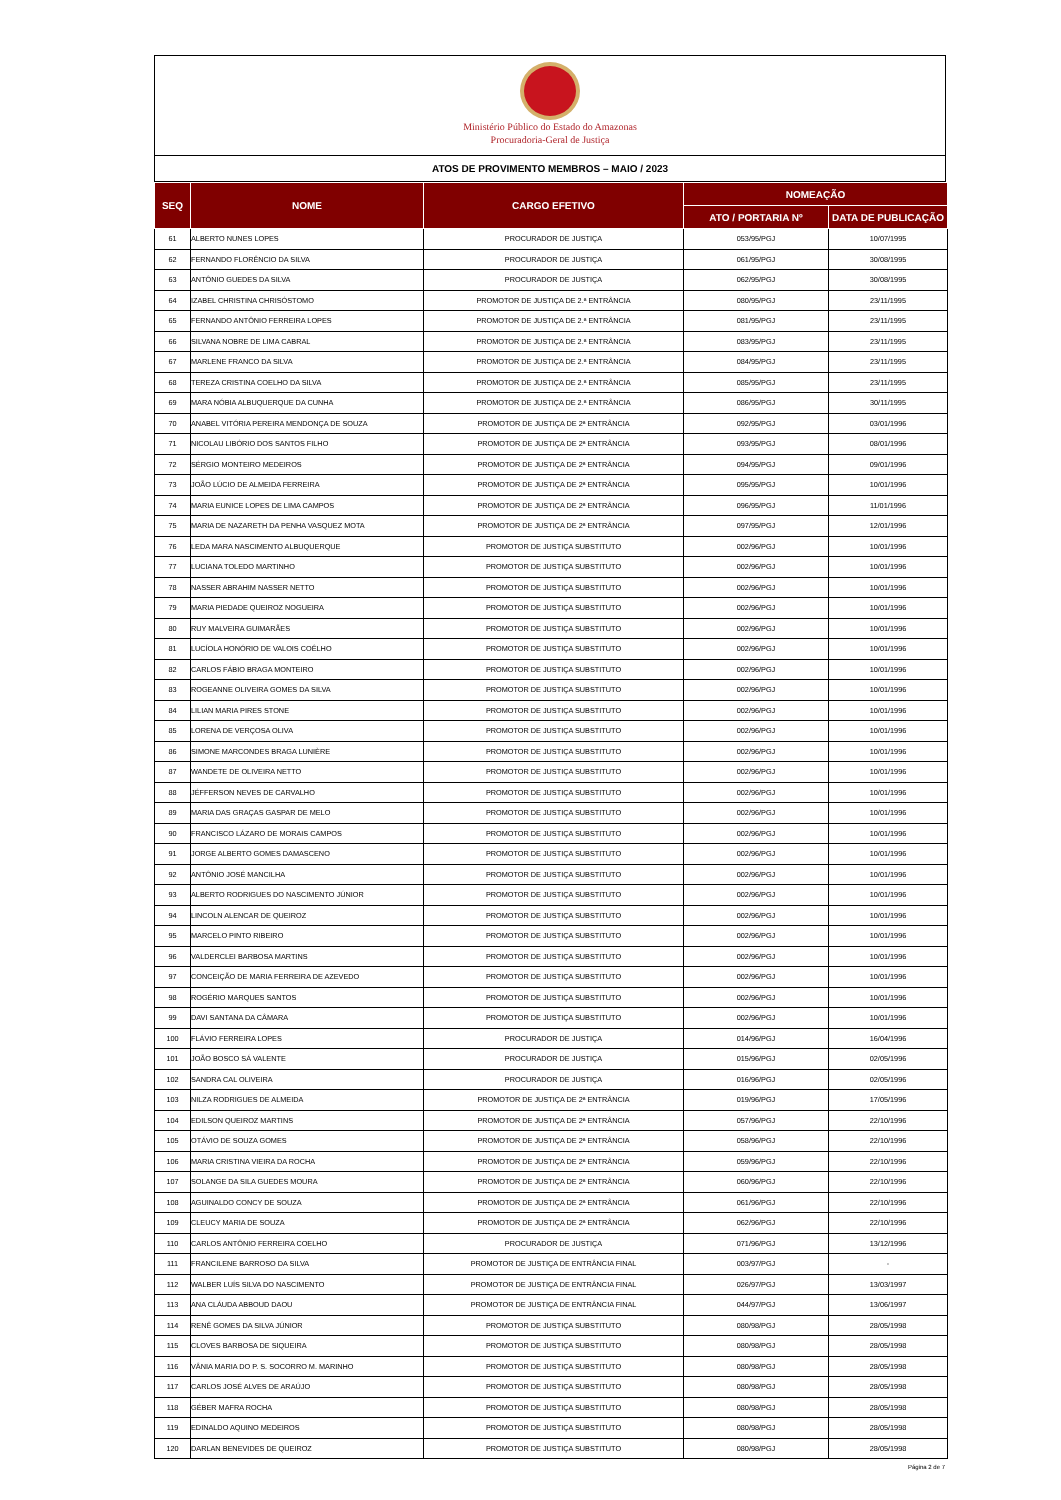Ministério Público do Estado do Amazonas
Procuradoria-Geral de Justiça
ATOS DE PROVIMENTO MEMBROS – MAIO / 2023
| SEQ | NOME | CARGO EFETIVO | NOMEAÇÃO | |
| --- | --- | --- | --- | --- |
| | | | ATO / PORTARIA Nº | DATA DE PUBLICAÇÃO |
| 61 | ALBERTO NUNES LOPES | PROCURADOR DE JUSTIÇA | 053/95/PGJ | 10/07/1995 |
| 62 | FERNANDO FLORÊNCIO DA SILVA | PROCURADOR DE JUSTIÇA | 061/95/PGJ | 30/08/1995 |
| 63 | ANTÔNIO GUEDES DA SILVA | PROCURADOR DE JUSTIÇA | 062/95/PGJ | 30/08/1995 |
| 64 | IZABEL CHRISTINA CHRISÓSTOMO | PROMOTOR DE JUSTIÇA DE 2.ª ENTRÂNCIA | 080/95/PGJ | 23/11/1995 |
| 65 | FERNANDO ANTÔNIO FERREIRA LOPES | PROMOTOR DE JUSTIÇA DE 2.ª ENTRÂNCIA | 081/95/PGJ | 23/11/1995 |
| 66 | SILVANA NOBRE DE LIMA CABRAL | PROMOTOR DE JUSTIÇA DE 2.ª ENTRÂNCIA | 083/95/PGJ | 23/11/1995 |
| 67 | MARLENE FRANCO DA SILVA | PROMOTOR DE JUSTIÇA DE 2.ª ENTRÂNCIA | 084/95/PGJ | 23/11/1995 |
| 68 | TEREZA CRISTINA COELHO DA SILVA | PROMOTOR DE JUSTIÇA DE 2.ª ENTRÂNCIA | 085/95/PGJ | 23/11/1995 |
| 69 | MARA NÓBIA ALBUQUERQUE DA CUNHA | PROMOTOR DE JUSTIÇA DE 2.ª ENTRÂNCIA | 086/95/PGJ | 30/11/1995 |
| 70 | ANABEL VITÓRIA PEREIRA MENDONÇA DE SOUZA | PROMOTOR DE JUSTIÇA DE 2ª ENTRÂNCIA | 092/95/PGJ | 03/01/1996 |
| 71 | NICOLAU LIBÓRIO DOS SANTOS FILHO | PROMOTOR DE JUSTIÇA DE 2ª ENTRÂNCIA | 093/95/PGJ | 08/01/1996 |
| 72 | SÉRGIO MONTEIRO MEDEIROS | PROMOTOR DE JUSTIÇA DE 2ª ENTRÂNCIA | 094/95/PGJ | 09/01/1996 |
| 73 | JOÃO LÚCIO DE ALMEIDA FERREIRA | PROMOTOR DE JUSTIÇA DE 2ª ENTRÂNCIA | 095/95/PGJ | 10/01/1996 |
| 74 | MARIA EUNICE LOPES DE LIMA CAMPOS | PROMOTOR DE JUSTIÇA DE 2ª ENTRÂNCIA | 096/95/PGJ | 11/01/1996 |
| 75 | MARIA DE NAZARETH DA PENHA VASQUEZ MOTA | PROMOTOR DE JUSTIÇA DE 2ª ENTRÂNCIA | 097/95/PGJ | 12/01/1996 |
| 76 | LEDA MARA NASCIMENTO ALBUQUERQUE | PROMOTOR DE JUSTIÇA SUBSTITUTO | 002/96/PGJ | 10/01/1996 |
| 77 | LUCIANA TOLEDO MARTINHO | PROMOTOR DE JUSTIÇA SUBSTITUTO | 002/96/PGJ | 10/01/1996 |
| 78 | NASSER ABRAHIM NASSER NETTO | PROMOTOR DE JUSTIÇA SUBSTITUTO | 002/96/PGJ | 10/01/1996 |
| 79 | MARIA PIEDADE QUEIROZ NOGUEIRA | PROMOTOR DE JUSTIÇA SUBSTITUTO | 002/96/PGJ | 10/01/1996 |
| 80 | RUY MALVEIRA GUIMARÃES | PROMOTOR DE JUSTIÇA SUBSTITUTO | 002/96/PGJ | 10/01/1996 |
| 81 | LUCÍOLA HONÓRIO DE VALOIS COÊLHO | PROMOTOR DE JUSTIÇA SUBSTITUTO | 002/96/PGJ | 10/01/1996 |
| 82 | CARLOS FÁBIO BRAGA MONTEIRO | PROMOTOR DE JUSTIÇA SUBSTITUTO | 002/96/PGJ | 10/01/1996 |
| 83 | ROGEANNE OLIVEIRA GOMES DA SILVA | PROMOTOR DE JUSTIÇA SUBSTITUTO | 002/96/PGJ | 10/01/1996 |
| 84 | LILIAN MARIA PIRES STONE | PROMOTOR DE JUSTIÇA SUBSTITUTO | 002/96/PGJ | 10/01/1996 |
| 85 | LORENA DE VERÇOSA OLIVA | PROMOTOR DE JUSTIÇA SUBSTITUTO | 002/96/PGJ | 10/01/1996 |
| 86 | SIMONE MARCONDES BRAGA LUNIÈRE | PROMOTOR DE JUSTIÇA SUBSTITUTO | 002/96/PGJ | 10/01/1996 |
| 87 | WANDETE DE OLIVEIRA NETTO | PROMOTOR DE JUSTIÇA SUBSTITUTO | 002/96/PGJ | 10/01/1996 |
| 88 | JÉFFERSON NEVES DE CARVALHO | PROMOTOR DE JUSTIÇA SUBSTITUTO | 002/96/PGJ | 10/01/1996 |
| 89 | MARIA DAS GRAÇAS GASPAR DE MELO | PROMOTOR DE JUSTIÇA SUBSTITUTO | 002/96/PGJ | 10/01/1996 |
| 90 | FRANCISCO LÁZARO DE MORAIS CAMPOS | PROMOTOR DE JUSTIÇA SUBSTITUTO | 002/96/PGJ | 10/01/1996 |
| 91 | JORGE ALBERTO GOMES DAMASCENO | PROMOTOR DE JUSTIÇA SUBSTITUTO | 002/96/PGJ | 10/01/1996 |
| 92 | ANTÔNIO JOSÉ MANCILHA | PROMOTOR DE JUSTIÇA SUBSTITUTO | 002/96/PGJ | 10/01/1996 |
| 93 | ALBERTO RODRIGUES DO NASCIMENTO JÚNIOR | PROMOTOR DE JUSTIÇA SUBSTITUTO | 002/96/PGJ | 10/01/1996 |
| 94 | LINCOLN ALENCAR DE QUEIROZ | PROMOTOR DE JUSTIÇA SUBSTITUTO | 002/96/PGJ | 10/01/1996 |
| 95 | MARCELO PINTO RIBEIRO | PROMOTOR DE JUSTIÇA SUBSTITUTO | 002/96/PGJ | 10/01/1996 |
| 96 | VALDERCLEI BARBOSA MARTINS | PROMOTOR DE JUSTIÇA SUBSTITUTO | 002/96/PGJ | 10/01/1996 |
| 97 | CONCEIÇÃO DE MARIA FERREIRA DE AZEVEDO | PROMOTOR DE JUSTIÇA SUBSTITUTO | 002/96/PGJ | 10/01/1996 |
| 98 | ROGÉRIO MARQUES SANTOS | PROMOTOR DE JUSTIÇA SUBSTITUTO | 002/96/PGJ | 10/01/1996 |
| 99 | DAVI SANTANA DA CÂMARA | PROMOTOR DE JUSTIÇA SUBSTITUTO | 002/96/PGJ | 10/01/1996 |
| 100 | FLÁVIO FERREIRA LOPES | PROCURADOR DE JUSTIÇA | 014/96/PGJ | 16/04/1996 |
| 101 | JOÃO BOSCO SÁ VALENTE | PROCURADOR DE JUSTIÇA | 015/96/PGJ | 02/05/1996 |
| 102 | SANDRA CAL OLIVEIRA | PROCURADOR DE JUSTIÇA | 016/96/PGJ | 02/05/1996 |
| 103 | NILZA RODRIGUES DE ALMEIDA | PROMOTOR DE JUSTIÇA DE 2ª ENTRÂNCIA | 019/96/PGJ | 17/05/1996 |
| 104 | EDILSON QUEIROZ MARTINS | PROMOTOR DE JUSTIÇA DE 2ª ENTRÂNCIA | 057/96/PGJ | 22/10/1996 |
| 105 | OTÁVIO DE SOUZA GOMES | PROMOTOR DE JUSTIÇA DE 2ª ENTRÂNCIA | 058/96/PGJ | 22/10/1996 |
| 106 | MARIA CRISTINA VIEIRA DA ROCHA | PROMOTOR DE JUSTIÇA DE 2ª ENTRÂNCIA | 059/96/PGJ | 22/10/1996 |
| 107 | SOLANGE DA SILA GUEDES MOURA | PROMOTOR DE JUSTIÇA DE 2ª ENTRÂNCIA | 060/96/PGJ | 22/10/1996 |
| 108 | AGUINALDO CONCY DE SOUZA | PROMOTOR DE JUSTIÇA DE 2ª ENTRÂNCIA | 061/96/PGJ | 22/10/1996 |
| 109 | CLEUCY MARIA DE SOUZA | PROMOTOR DE JUSTIÇA DE 2ª ENTRÂNCIA | 062/96/PGJ | 22/10/1996 |
| 110 | CARLOS ANTÔNIO FERREIRA COELHO | PROCURADOR DE JUSTIÇA | 071/96/PGJ | 13/12/1996 |
| 111 | FRANCILENE BARROSO DA SILVA | PROMOTOR DE JUSTIÇA DE ENTRÂNCIA FINAL | 003/97/PGJ | - |
| 112 | WALBER LUÍS SILVA DO NASCIMENTO | PROMOTOR DE JUSTIÇA DE ENTRÂNCIA FINAL | 026/97/PGJ | 13/03/1997 |
| 113 | ANA CLÁUDA ABBOUD DAOU | PROMOTOR DE JUSTIÇA DE ENTRÂNCIA FINAL | 044/97/PGJ | 13/06/1997 |
| 114 | RENÊ GOMES DA SILVA JÚNIOR | PROMOTOR DE JUSTIÇA SUBSTITUTO | 080/98/PGJ | 28/05/1998 |
| 115 | CLOVES BARBOSA DE SIQUEIRA | PROMOTOR DE JUSTIÇA SUBSTITUTO | 080/98/PGJ | 28/05/1998 |
| 116 | VÂNIA MARIA DO P. S. SOCORRO M. MARINHO | PROMOTOR DE JUSTIÇA SUBSTITUTO | 080/98/PGJ | 28/05/1998 |
| 117 | CARLOS JOSÉ ALVES DE ARAÚJO | PROMOTOR DE JUSTIÇA SUBSTITUTO | 080/98/PGJ | 28/05/1998 |
| 118 | GÉBER MAFRA ROCHA | PROMOTOR DE JUSTIÇA SUBSTITUTO | 080/98/PGJ | 28/05/1998 |
| 119 | EDINALDO AQUINO MEDEIROS | PROMOTOR DE JUSTIÇA SUBSTITUTO | 080/98/PGJ | 28/05/1998 |
| 120 | DARLAN BENEVIDES DE QUEIROZ | PROMOTOR DE JUSTIÇA SUBSTITUTO | 080/98/PGJ | 28/05/1998 |
Página 2 de 7